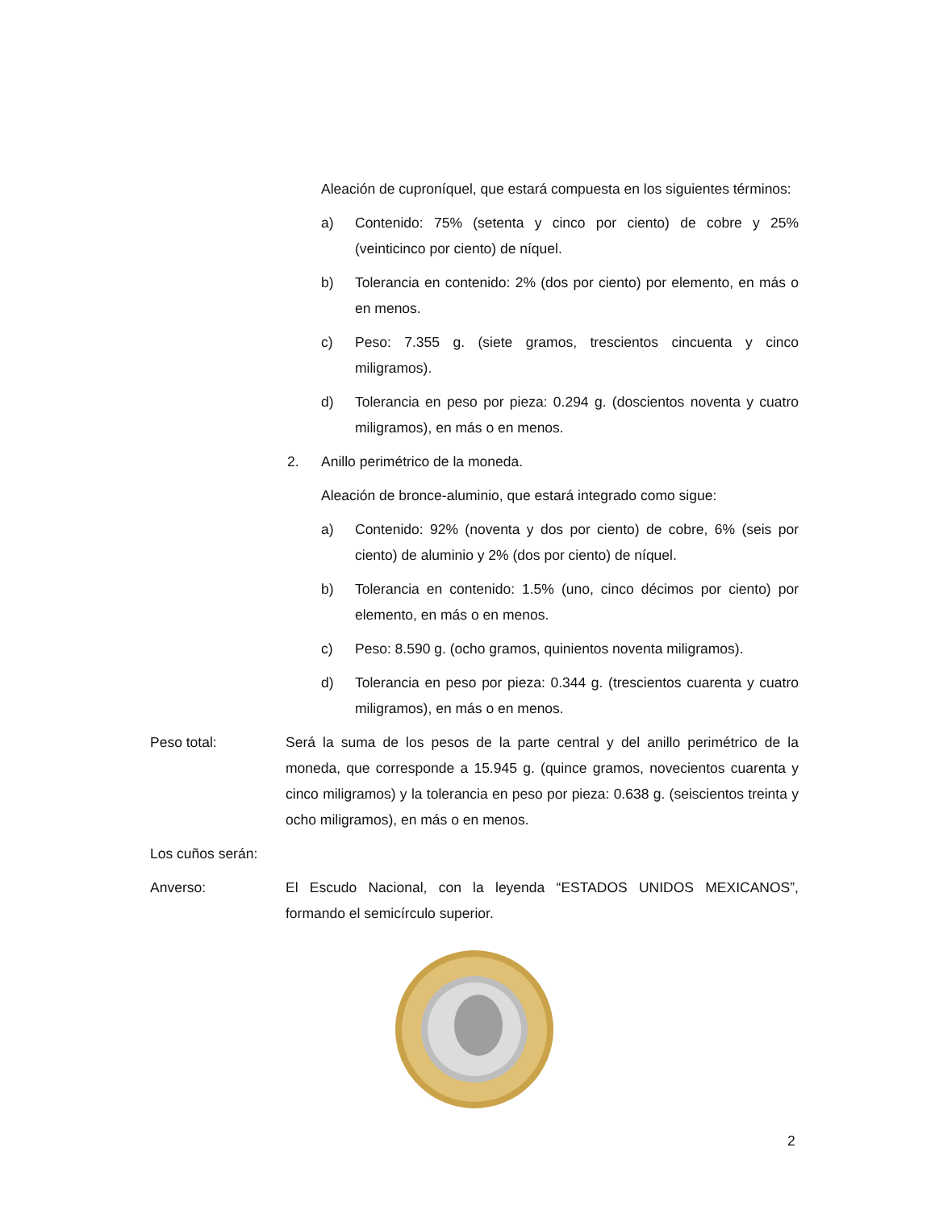Aleación de cuproníquel, que estará compuesta en los siguientes términos:
a) Contenido: 75% (setenta y cinco por ciento) de cobre y 25% (veinticinco por ciento) de níquel.
b) Tolerancia en contenido: 2% (dos por ciento) por elemento, en más o en menos.
c) Peso: 7.355 g. (siete gramos, trescientos cincuenta y cinco miligramos).
d) Tolerancia en peso por pieza: 0.294 g. (doscientos noventa y cuatro miligramos), en más o en menos.
2. Anillo perimétrico de la moneda.
Aleación de bronce-aluminio, que estará integrado como sigue:
a) Contenido: 92% (noventa y dos por ciento) de cobre, 6% (seis por ciento) de aluminio y 2% (dos por ciento) de níquel.
b) Tolerancia en contenido: 1.5% (uno, cinco décimos por ciento) por elemento, en más o en menos.
c) Peso: 8.590 g. (ocho gramos, quinientos noventa miligramos).
d) Tolerancia en peso por pieza: 0.344 g. (trescientos cuarenta y cuatro miligramos), en más o en menos.
Peso total: Será la suma de los pesos de la parte central y del anillo perimétrico de la moneda, que corresponde a 15.945 g. (quince gramos, novecientos cuarenta y cinco miligramos) y la tolerancia en peso por pieza: 0.638 g. (seiscientos treinta y ocho miligramos), en más o en menos.
Los cuños serán:
Anverso: El Escudo Nacional, con la leyenda “ESTADOS UNIDOS MEXICANOS”, formando el semicírculo superior.
2